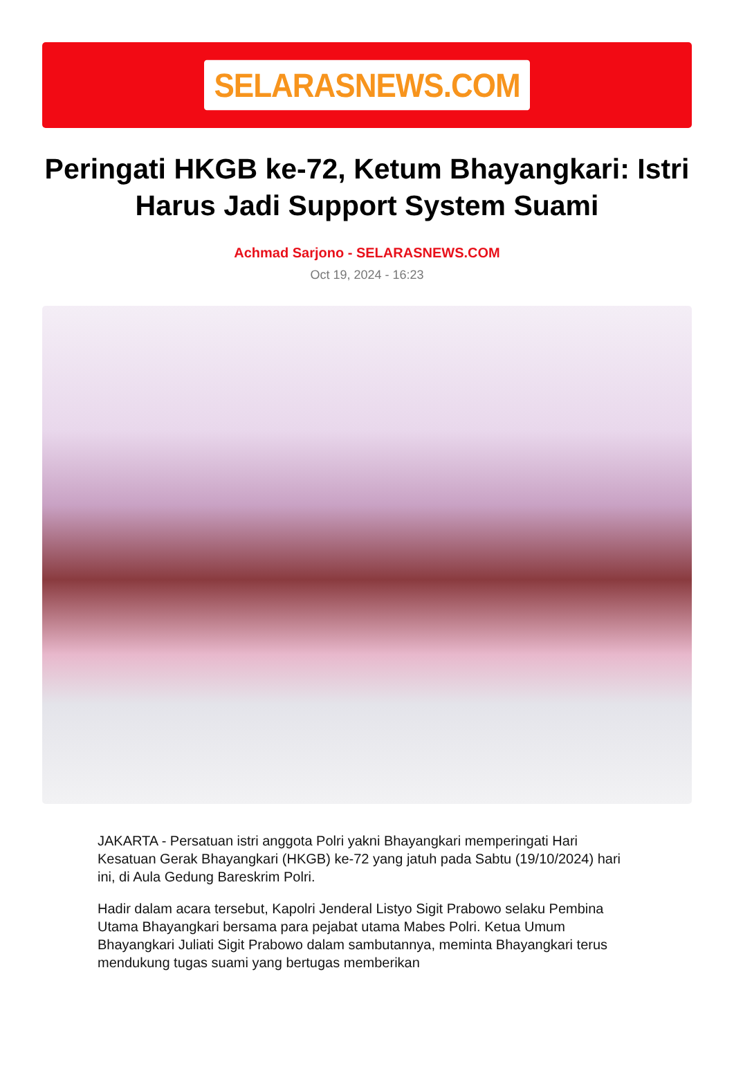SELARASNEWS.COM
Peringati HKGB ke-72, Ketum Bhayangkari: Istri Harus Jadi Support System Suami
Achmad Sarjono - SELARASNEWS.COM
Oct 19, 2024 - 16:23
JAKARTA - Persatuan istri anggota Polri yakni Bhayangkari memperingati Hari Kesatuan Gerak Bhayangkari (HKGB) ke-72 yang jatuh pada Sabtu (19/10/2024) hari ini, di Aula Gedung Bareskrim Polri.
Hadir dalam acara tersebut, Kapolri Jenderal Listyo Sigit Prabowo selaku Pembina Utama Bhayangkari bersama para pejabat utama Mabes Polri. Ketua Umum Bhayangkari Juliati Sigit Prabowo dalam sambutannya, meminta Bhayangkari terus mendukung tugas suami yang bertugas memberikan